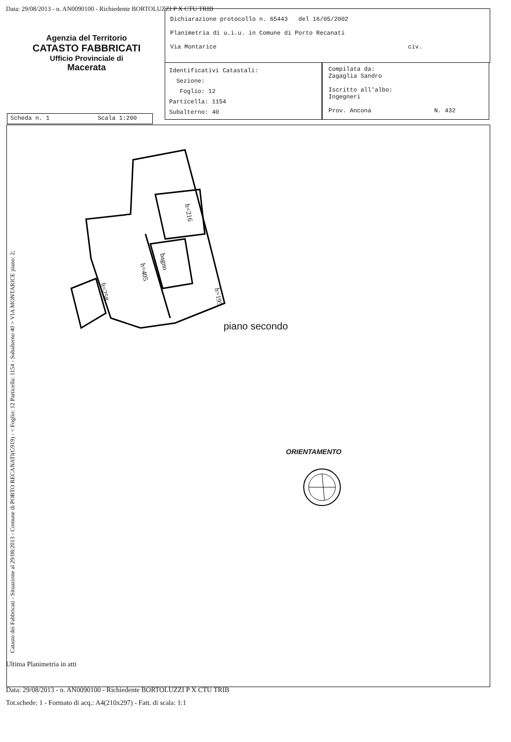Data: 29/08/2013 - n. AN0090100 - Richiedente BORTOLUZZI P X CTU TRIB
Agenzia del Territorio
CATASTO FABBRICATI
Ufficio Provinciale di
Macerata
Dichiarazione protocollo n. 65443 del 16/05/2002
Planimetria di u.i.u. in Comune di Porto Recanati
Via Montarice civ.
Identificativi Catastali:
Sezione:
Foglio: 12
Particella: 1154
Subalterno: 40
Compilata da:
Zagaglia Sandro
Iscritto all'albo:
Ingegneri
Prov. Ancona N. 432
Scheda n. 1 Scala 1:200
h=405
bagno
h=216
h=195
h=258
Catasto dei Fabbricati - Situazione al 29/08/2013 - Comune di PORTO RECANATI(G919) - < Foglio: 12 Particella: 1154 - Subalterno 40 > VIA MONTARICE piano: 2;
piano secondo
ORIENTAMENTO
Ultima Planimetria in atti
Data: 29/08/2013 - n. AN0090100 - Richiedente BORTOLUZZI P X CTU TRIB
Tot.schede: 1 - Formato di acq.: A4(210x297) - Fatt. di scala: 1:1